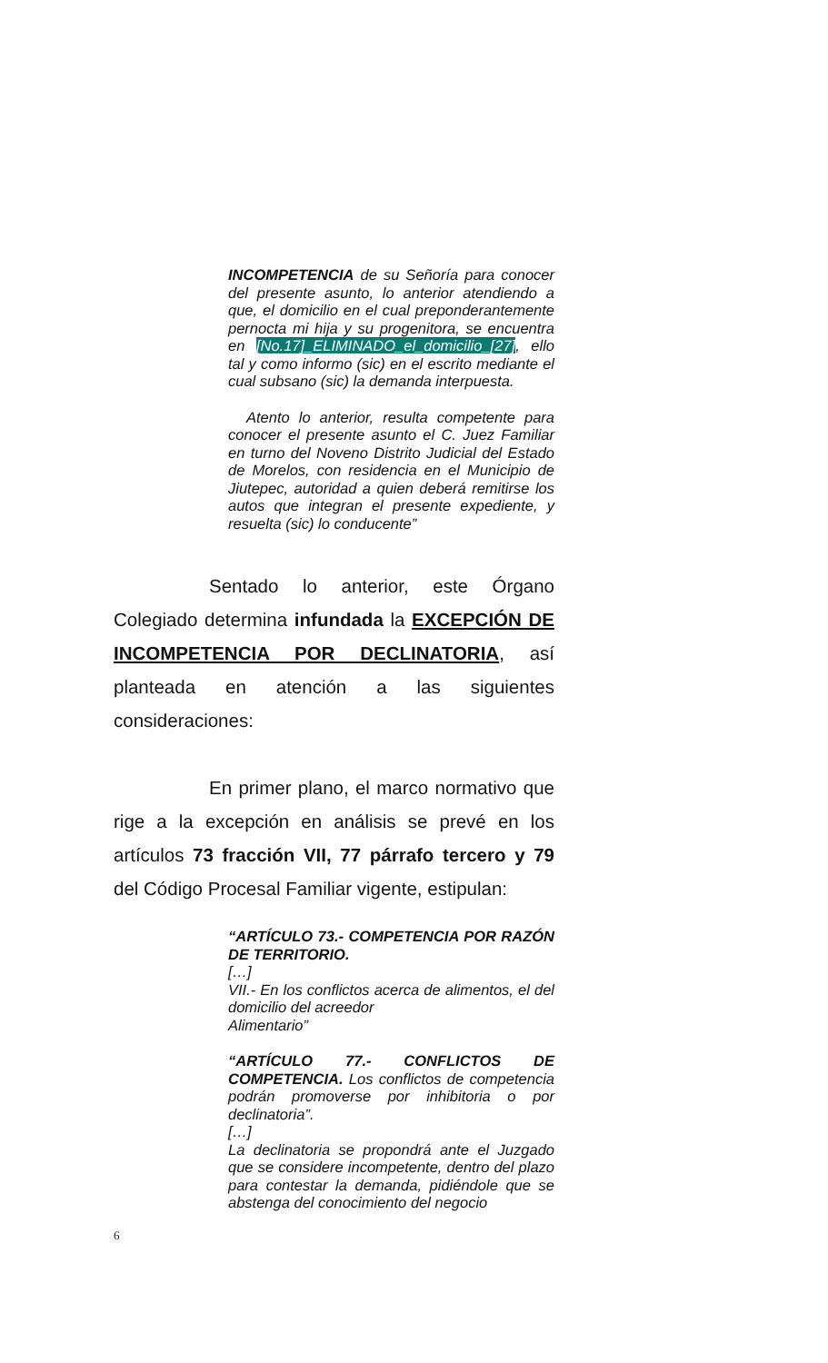INCOMPETENCIA de su Señoría para conocer del presente asunto, lo anterior atendiendo a que, el domicilio en el cual preponderantemente pernocta mi hija y su progenitora, se encuentra en [No.17]_ELIMINADO_el_domicilio_[27], ello tal y como informo (sic) en el escrito mediante el cual subsano (sic) la demanda interpuesta.
Atento lo anterior, resulta competente para conocer el presente asunto el C. Juez Familiar en turno del Noveno Distrito Judicial del Estado de Morelos, con residencia en el Municipio de Jiutepec, autoridad a quien deberá remitirse los autos que integran el presente expediente, y resuelta (sic) lo conducente”
Sentado lo anterior, este Órgano Colegiado determina infundada la EXCEPCIÓN DE INCOMPETENCIA POR DECLINATORIA, así planteada en atención a las siguientes consideraciones:
En primer plano, el marco normativo que rige a la excepción en análisis se prevé en los artículos 73 fracción VII, 77 párrafo tercero y 79 del Código Procesal Familiar vigente, estipulan:
“ARTÍCULO 73.- COMPETENCIA POR RAZÓN DE TERRITORIO.
[…]
VII.- En los conflictos acerca de alimentos, el del domicilio del acreedor
Alimentario”
“ARTÍCULO 77.- CONFLICTOS DE COMPETENCIA. Los conflictos de competencia podrán promoverse por inhibitoria o por declinatoria”.
[…]
La declinatoria se propondrá ante el Juzgado que se considere incompetente, dentro del plazo para contestar la demanda, pidiéndole que se abstenga del conocimiento del negocio
6